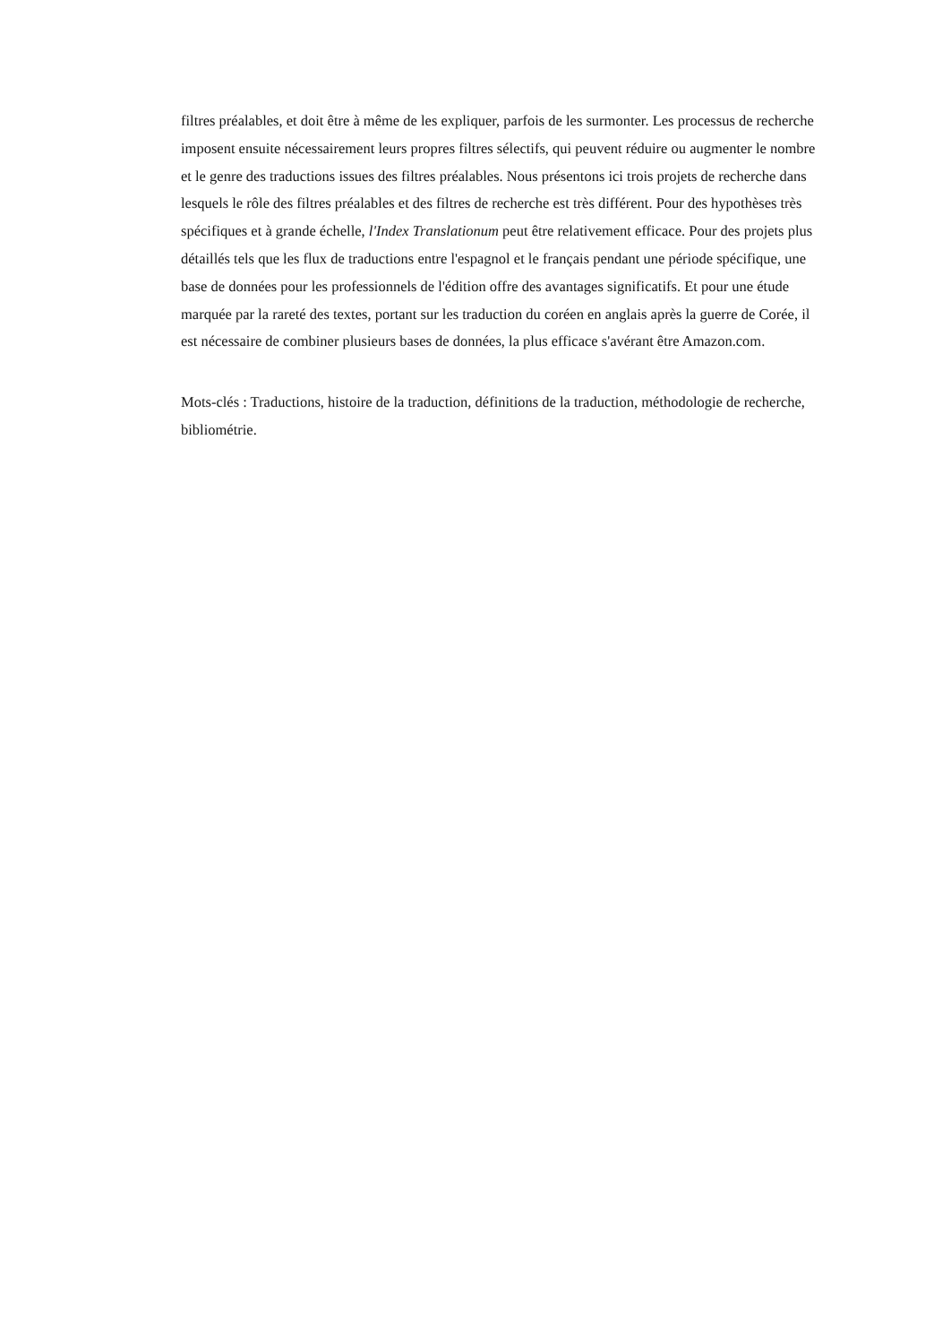filtres préalables, et doit être à même de les expliquer, parfois de les surmonter. Les processus de recherche imposent ensuite nécessairement leurs propres filtres sélectifs, qui peuvent réduire ou augmenter le nombre et le genre des traductions issues des filtres préalables. Nous présentons ici trois projets de recherche dans lesquels le rôle des filtres préalables et des filtres de recherche est très différent. Pour des hypothèses très spécifiques et à grande échelle, l'Index Translationum peut être relativement efficace. Pour des projets plus détaillés tels que les flux de traductions entre l'espagnol et le français pendant une période spécifique, une base de données pour les professionnels de l'édition offre des avantages significatifs. Et pour une étude marquée par la rareté des textes, portant sur les traduction du coréen en anglais après la guerre de Corée, il est nécessaire de combiner plusieurs bases de données, la plus efficace s'avérant être Amazon.com.
Mots-clés : Traductions, histoire de la traduction, définitions de la traduction, méthodologie de recherche, bibliométrie.